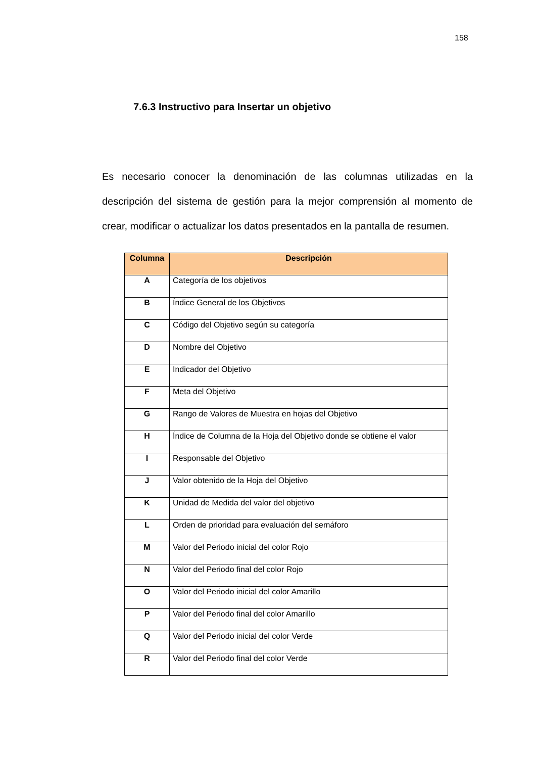158
7.6.3 Instructivo para Insertar un objetivo
Es necesario conocer la denominación de las columnas utilizadas en la descripción del sistema de gestión para la mejor comprensión al momento de crear, modificar o actualizar los datos presentados en la pantalla de resumen.
| Columna | Descripción |
| --- | --- |
| A | Categoría de los objetivos |
| B | Índice General de los Objetivos |
| C | Código del Objetivo según su categoría |
| D | Nombre del Objetivo |
| E | Indicador del Objetivo |
| F | Meta del Objetivo |
| G | Rango de Valores de Muestra en hojas del Objetivo |
| H | Índice de Columna de la Hoja del Objetivo donde se obtiene el valor |
| I | Responsable del Objetivo |
| J | Valor obtenido de la Hoja del Objetivo |
| K | Unidad de Medida del valor del objetivo |
| L | Orden de prioridad para evaluación del semáforo |
| M | Valor del Periodo inicial del color Rojo |
| N | Valor del Periodo final del color Rojo |
| O | Valor del Periodo inicial del color Amarillo |
| P | Valor del Periodo final del color Amarillo |
| Q | Valor del Periodo inicial del color Verde |
| R | Valor del Periodo final del color Verde |